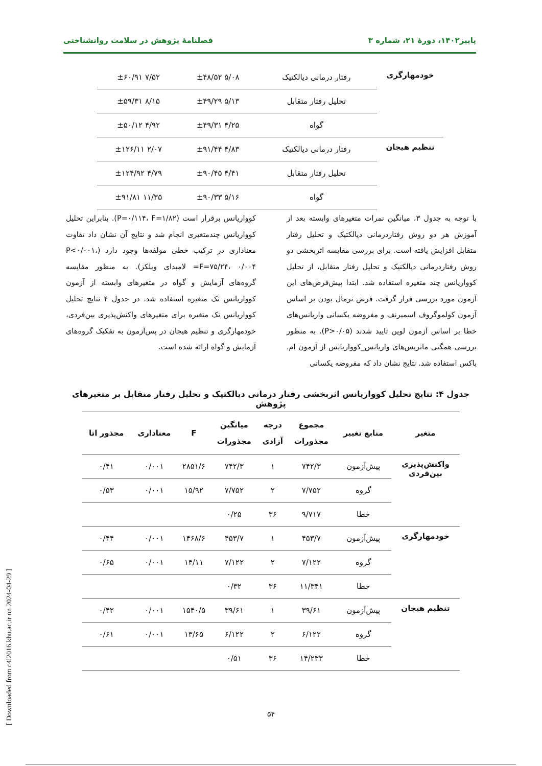پاییز۱۴۰۲، دورهٔ ۲۱، شماره ۳ فصلنامهٔ پژوهش در سلامت روانشناختی
| خودمهارگری | رفتار درمانی دیالکتیک | ۵/۰۸ ±۴۸/۵۲ | ۷/۵۲ ±۶۰/۹۱ |
| | تحلیل رفتار متقابل | ۵/۱۳ ±۴۹/۲۹ | ۸/۱۵ ±۵۹/۳۱ |
| | گواه | ۴/۲۵ ±۴۹/۳۱ | ۴/۹۲ ±۵۰/۱۲ |
| تنظیم هیجان | رفتار درمانی دیالکتیک | ۴/۸۳ ±۹۱/۴۴ | ۲/۰۷ ±۱۲۶/۱۱ |
| | تحلیل رفتار متقابل | ۴/۴۱ ±۹۰/۴۵ | ۴/۷۹ ±۱۲۴/۹۲ |
| | گواه | ۵/۱۶ ±۹۰/۳۳ | ۱۱/۳۵ ±۹۱/۸۱ |
با توجه به جدول ۳، میانگین نمرات متغیرهای وابسته بعد از آموزش هر دو روش رفتاردرمانی دیالکتیک و تحلیل رفتار متقابل افزایش یافته است. برای بررسی مقایسه اثربخشی دو روش رفتاردرمانی دیالکتیک و تحلیل رفتار متقابل، از تحلیل کوواریانس چند متغیره استفاده شد. ابتدا پیش‌فرض‌های این آزمون مورد بررسی قرار گرفت. فرض نرمال بودن بر اساس آزمون کولموگروف اسمیرنف و مفروضه یکسانی واریانس‌های خطا بر اساس آزمون لوین تایید شدند (P>۰/۰۵). به منظور بررسی همگنی ماتریس‌های واریانس_کوواریانس از آزمون ام. باکس استفاده شد. نتایج نشان داد که مفروضه یکسانی
کوواریانس برقرار است (P=۰/۱۱۴، F=۱/۸۲). بنابراین تحلیل کوواریانس چندمتغیری انجام شد و نتایج آن نشان داد تفاوت معناداری در ترکیب خطی مولفه‌ها وجود دارد (P<۰/۰۰۱، F=۷۵/۲۴، ۰/۰۰۴= لامبدای ویلکز). به منظور مقایسه گروه‌های آزمایش و گواه در متغیرهای وابسته از آزمون کوواریانس تک متغیره استفاده شد. در جدول ۴ نتایج تحلیل کوواریانس تک متغیره برای متغیرهای واکنش‌پذیری بین‌فردی، خودمهارگری و تنظیم هیجان در پس‌آزمون به تفکیک گروه‌های آزمایش و گواه ارائه شده است.
جدول ۴: نتایج تحلیل کوواریانس اثربخشی رفتار درمانی دیالکتیک و تحلیل رفتار متقابل بر متغیرهای پژوهش
| متغیر | منابع تغییر | مجموع مجذورات | درجه آزادی | میانگین مجذورات | F | معناداری | مجذور اتا |
| --- | --- | --- | --- | --- | --- | --- | --- |
| واکنش‌پذیری بین‌فردی | پیش‌آزمون | ۷۴۲/۳ | ۱ | ۷۴۲/۳ | ۲۸۵۱/۶ | ۰/۰۰۱ | ۰/۴۱ |
| | گروه | ۷/۷۵۲ | ۲ | ۷/۷۵۲ | ۱۵/۹۲ | ۰/۰۰۱ | ۰/۵۳ |
| | خطا | ۹/۷۱۷ | ۳۶ | ۰/۲۵ | | | |
| خودمهارگری | پیش‌آزمون | ۴۵۳/۷ | ۱ | ۴۵۳/۷ | ۱۴۶۸/۶ | ۰/۰۰۱ | ۰/۴۴ |
| | گروه | ۷/۱۲۲ | ۲ | ۷/۱۲۲ | ۱۴/۱۱ | ۰/۰۰۱ | ۰/۶۵ |
| | خطا | ۱۱/۳۴۱ | ۳۶ | ۰/۳۲ | | | |
| تنظیم هیجان | پیش‌آزمون | ۳۹/۶۱ | ۱ | ۳۹/۶۱ | ۱۵۴۰/۵ | ۰/۰۰۱ | ۰/۴۲ |
| | گروه | ۶/۱۲۲ | ۲ | ۶/۱۲۲ | ۱۳/۶۵ | ۰/۰۰۱ | ۰/۶۱ |
| | خطا | ۱۴/۲۳۳ | ۳۶ | ۰/۵۱ | | | |
۵۴
[ Downloaded from c4i2016.khu.ac.ir on 2024-04-29 ]